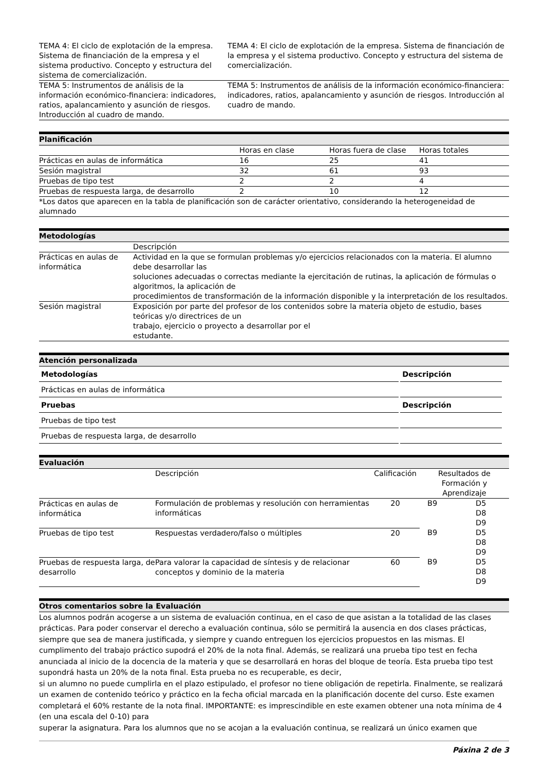| TEMA 4: El ciclo de explotación de la empresa. Sistema de financiación de la empresa y el sistema productivo. Concepto y estructura del sistema de comercialización. | TEMA 4: El ciclo de explotación de la empresa. Sistema de financiación de la empresa y el sistema productivo. Concepto y estructura del sistema de comercialización. |
| TEMA 5: Instrumentos de análisis de la información económico-financiera: indicadores, ratios, apalancamiento y asunción de riesgos. Introducción al cuadro de mando. | TEMA 5: Instrumentos de análisis de la información económico-financiera: indicadores, ratios, apalancamiento y asunción de riesgos. Introducción al cuadro de mando. |
Planificación
| | Horas en clase | Horas fuera de clase | Horas totales |
| Prácticas en aulas de informática | 16 | 25 | 41 |
| Sesión magistral | 32 | 61 | 93 |
| Pruebas de tipo test | 2 | 2 | 4 |
| Pruebas de respuesta larga, de desarrollo | 2 | 10 | 12 |
| *Los datos que aparecen en la tabla de planificación son de carácter orientativo, considerando la heterogeneidad de alumnado | | | |
Metodologías
| | Descripción |
| Prácticas en aulas de informática | Actividad en la que se formulan problemas y/o ejercicios relacionados con la materia. El alumno debe desarrollar las soluciones adecuadas o correctas mediante la ejercitación de rutinas, la aplicación de fórmulas o algoritmos, la aplicación de procedimientos de transformación de la información disponible y la interpretación de los resultados. |
| Sesión magistral | Exposición por parte del profesor de los contenidos sobre la materia objeto de estudio, bases teóricas y/o directrices de un trabajo, ejercicio o proyecto a desarrollar por el estudante. |
Atención personalizada
| Metodologías | Descripción |
| --- | --- |
| Prácticas en aulas de informática | |
| Pruebas | Descripción |
| Pruebas de tipo test | |
| Pruebas de respuesta larga, de desarrollo | |
Evaluación
| | Descripción | Calificación | Resultados de Formación y Aprendizaje | |
| Prácticas en aulas de informática | Formulación de problemas y resolución con herramientas informáticas | 20 | B9 | D5 D8 D9 |
| Pruebas de tipo test | Respuestas verdadero/falso o múltiples | 20 | B9 | D5 D8 D9 |
| Pruebas de respuesta larga, de desarrollo | Para valorar la capacidad de síntesis y de relacionar conceptos y dominio de la materia | 60 | B9 | D5 D8 D9 |
Otros comentarios sobre la Evaluación
Los alumnos podrán acogerse a un sistema de evaluación continua, en el caso de que asistan a la totalidad de las clases prácticas. Para poder conservar el derecho a evaluación continua, sólo se permitirá la ausencia en dos clases prácticas, siempre que sea de manera justificada, y siempre y cuando entreguen los ejercicios propuestos en las mismas. El cumplimento del trabajo práctico supodrá el 20% de la nota final. Además, se realizará una prueba tipo test en fecha anunciada al inicio de la docencia de la materia y que se desarrollará en horas del bloque de teoría. Esta prueba tipo test supondrá hasta un 20% de la nota final. Esta prueba no es recuperable, es decir,
si un alumno no puede cumplirla en el plazo estipulado, el profesor no tiene obligación de repetirla. Finalmente, se realizará un examen de contenido teórico y práctico en la fecha oficial marcada en la planificación docente del curso. Este examen completará el 60% restante de la nota final. IMPORTANTE: es imprescindible en este examen obtener una nota mínima de 4 (en una escala del 0-10) para
superar la asignatura. Para los alumnos que no se acojan a la evaluación continua, se realizará un único examen que
Páxina 2 de 3